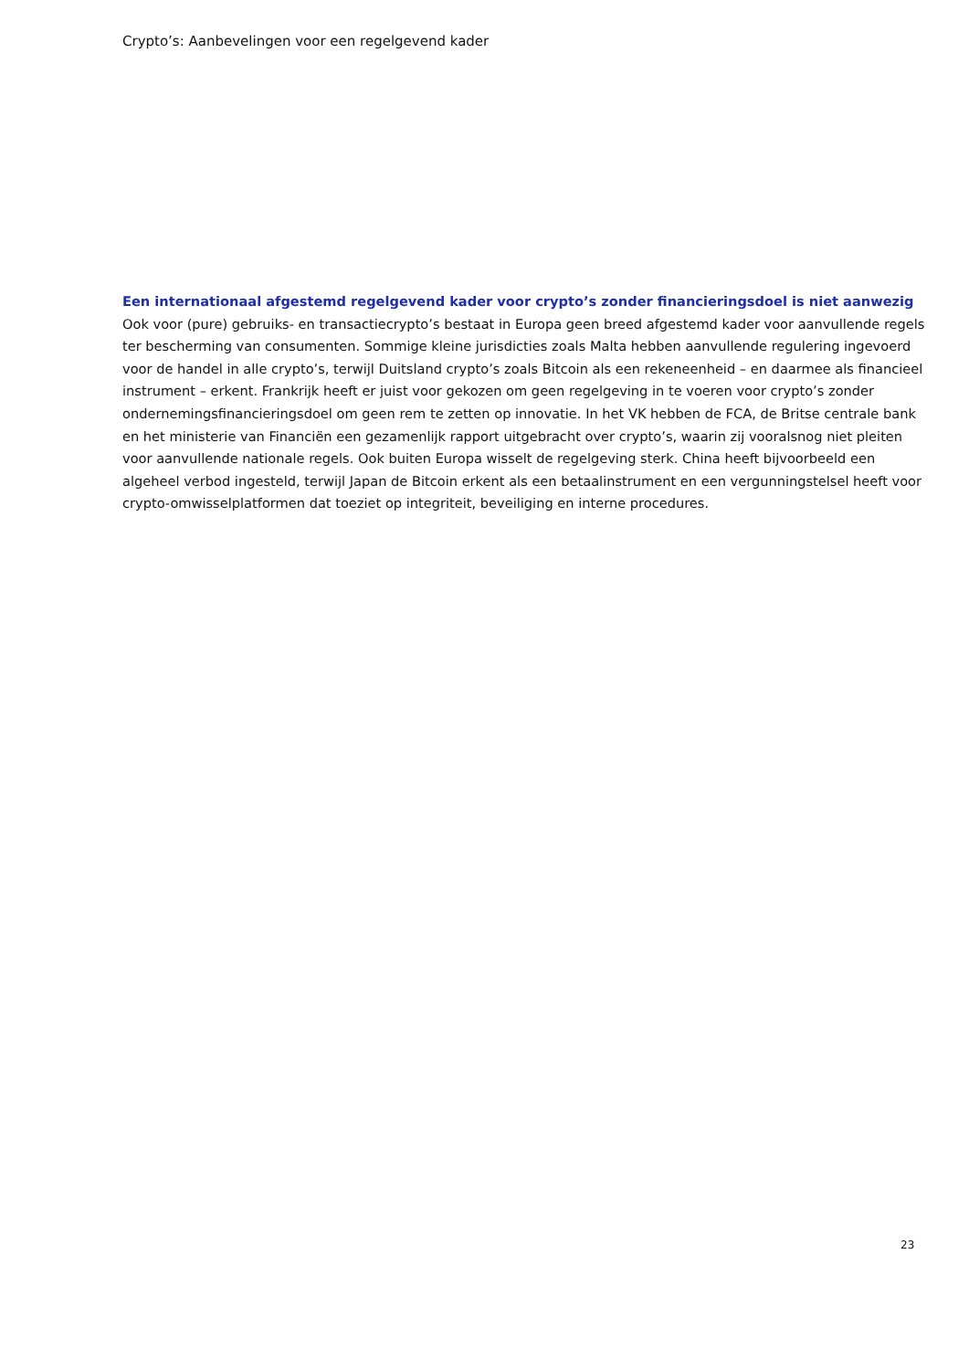Crypto’s: Aanbevelingen voor een regelgevend kader
Een internationaal afgestemd regelgevend kader voor crypto’s zonder financieringsdoel is niet aanwezig
Ook voor (pure) gebruiks- en transactiecrypto’s bestaat in Europa geen breed afgestemd kader voor aanvullende regels ter bescherming van consumenten. Sommige kleine jurisdicties zoals Malta hebben aanvullende regulering ingevoerd voor de handel in alle crypto’s, terwijl Duitsland crypto’s zoals Bitcoin als een rekeneenheid – en daarmee als financieel instrument – erkent. Frankrijk heeft er juist voor gekozen om geen regelgeving in te voeren voor crypto’s zonder ondernemingsfinancieringsdoel om geen rem te zetten op innovatie. In het VK hebben de FCA, de Britse centrale bank en het ministerie van Financiën een gezamenlijk rapport uitgebracht over crypto’s, waarin zij vooralsnog niet pleiten voor aanvullende nationale regels. Ook buiten Europa wisselt de regelgeving sterk. China heeft bijvoorbeeld een algeheel verbod ingesteld, terwijl Japan de Bitcoin erkent als een betaalinstrument en een vergunningstelsel heeft voor crypto-omwisselplatformen dat toeziet op integriteit, beveiliging en interne procedures.
23